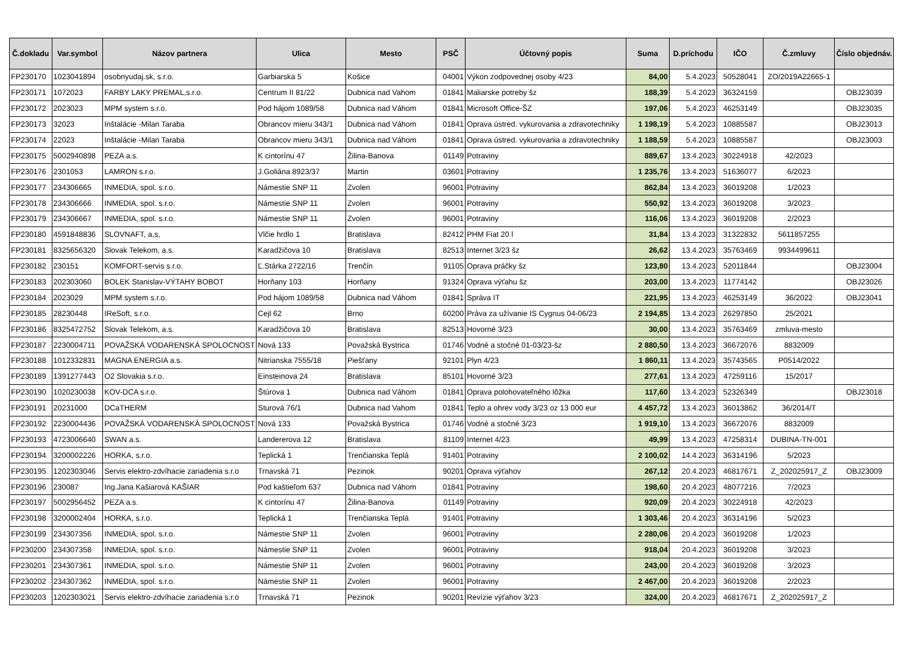| Č.dokladu | Var.symbol | Názov partnera | Ulica | Mesto | PSČ | Účtovný popis | Suma | D.príchodu | IČO | Č.zmluvy | Číslo objednáv. |
| --- | --- | --- | --- | --- | --- | --- | --- | --- | --- | --- | --- |
| FP230170 | 1023041894 | osobnyudaj.sk, s.r.o. | Garbiarska 5 | Košice | 04001 | Výkon zodpovednej osoby 4/23 | 84,00 | 5.4.2023 | 50528041 | ZO/2019A22665-1 | |
| FP230171 | 1072023 | FARBY LAKY PREMAL,s.r.o. | Centrum II 81/22 | Dubnica nad Vahom | 01841 | Maliarske potreby šz | 188,39 | 5.4.2023 | 36324159 | | OBJ23039 |
| FP230172 | 2023023 | MPM system s.r.o. | Pod hájom 1089/58 | Dubnica nad Váhom | 01841 | Microsoft Office-ŠZ | 197,06 | 5.4.2023 | 46253149 | | OBJ23035 |
| FP230173 | 32023 | Inštalácie -Milan Taraba | Obrancov mieru 343/1 | Dubnica nad Váhom | 01841 | Oprava ústred. vykurovania a zdravotechniky | 1 198,19 | 5.4.2023 | 10885587 | | OBJ23013 |
| FP230174 | 22023 | Inštalácie -Milan Taraba | Obrancov mieru 343/1 | Dubnica nad Váhom | 01841 | Oprava ústred. vykurovania a zdravotechniky | 1 188,59 | 5.4.2023 | 10885587 | | OBJ23003 |
| FP230175 | 5002940898 | PEZA a.s. | K cintorínu 47 | Žilina-Banova | 01149 | Potraviny | 889,67 | 13.4.2023 | 30224918 | 42/2023 | |
| FP230176 | 2301053 | LAMRON s.r.o. | J.Goliána 8923/37 | Martin | 03601 | Potraviny | 1 235,76 | 13.4.2023 | 51636077 | 6/2023 | |
| FP230177 | 234306665 | INMEDIA, spol. s.r.o. | Námestie SNP 11 | Zvolen | 96001 | Potraviny | 862,84 | 13.4.2023 | 36019208 | 1/2023 | |
| FP230178 | 234306666 | INMEDIA, spol. s.r.o. | Námestie SNP 11 | Zvolen | 96001 | Potraviny | 550,92 | 13.4.2023 | 36019208 | 3/2023 | |
| FP230179 | 234306667 | INMEDIA, spol. s.r.o. | Námestie SNP 11 | Zvolen | 96001 | Potraviny | 116,06 | 13.4.2023 | 36019208 | 2/2023 | |
| FP230180 | 4591848836 | SLOVNAFT, a,s, | Vlčie hrdlo 1 | Bratislava | 82412 | PHM Fiat 20 l | 31,84 | 13.4.2023 | 31322832 | 5611857255 | |
| FP230181 | 8325656320 | Slovak Telekom, a.s. | Karadžičova 10 | Bratislava | 82513 | Internet 3/23 šz | 26,62 | 13.4.2023 | 35763469 | 9934499611 | |
| FP230182 | 230151 | KOMFORT-servis s.r.o. | Ľ.Stárka 2722/16 | Trenčín | 91105 | Oprava práčky šz | 123,80 | 13.4.2023 | 52011844 | | OBJ23004 |
| FP230183 | 202303060 | BOLEK Stanislav-VÝTAHY BOBOT | Horňany 103 | Horňany | 91324 | Oprava výťahu šz | 203,00 | 13.4.2023 | 11774142 | | OBJ23026 |
| FP230184 | 2023029 | MPM system s.r.o. | Pod hájom 1089/58 | Dubnica nad Váhom | 01841 | Správa IT | 221,95 | 13.4.2023 | 46253149 | 36/2022 | OBJ23041 |
| FP230185 | 28230448 | IReSoft, s.r.o. | Cejl 62 | Brno | 60200 | Práva za užívanie IS Cygnus 04-06/23 | 2 194,85 | 13.4.2023 | 26297850 | 25/2021 | |
| FP230186 | 8325472752 | Slovak Telekom, a.s. | Karadžičova 10 | Bratislava | 82513 | Hovorné 3/23 | 30,00 | 13.4.2023 | 35763469 | zmluva-mesto | |
| FP230187 | 2230004711 | POVAŽSKÁ VODARENSKÁ SPOLOCNOST | Nová 133 | Považská Bystrica | 01746 | Vodné a stočné 01-03/23-šz | 2 880,50 | 13.4.2023 | 36672076 | 8832009 | |
| FP230188 | 1012332831 | MAGNA ENERGIA a.s. | Nitrianska 7555/18 | Piešťany | 92101 | Plyn 4/23 | 1 860,11 | 13.4.2023 | 35743565 | P0514/2022 | |
| FP230189 | 1391277443 | O2 Slovakia s.r.o. | Einsteinova 24 | Bratislava | 85101 | Hovorné 3/23 | 277,61 | 13.4.2023 | 47259116 | 15/2017 | |
| FP230190 | 1020230038 | KOV-DCA s.r.o. | Štúrova 1 | Dubnica nad Váhom | 01841 | Oprava polohovateľného lôžka | 117,60 | 13.4.2023 | 52326349 | | OBJ23018 |
| FP230191 | 20231000 | DCaTHERM | Sturová 76/1 | Dubnica nad Vahom | 01841 | Teplo a ohrev vody 3/23 oz 13 000 eur | 4 457,72 | 13.4.2023 | 36013862 | 36/2014/T | |
| FP230192 | 2230004436 | POVAŽSKÁ VODARENSKÁ SPOLOCNOST | Nová 133 | Považská Bystrica | 01746 | Vodné a stočné 3/23 | 1 919,10 | 13.4.2023 | 36672076 | 8832009 | |
| FP230193 | 4723006640 | SWAN a.s. | Landererova 12 | Bratislava | 81109 | Internet 4/23 | 49,99 | 13.4.2023 | 47258314 | DUBINA-TN-001 | |
| FP230194 | 3200002226 | HORKA, s.r.o. | Teplická 1 | Trenčianska Teplá | 91401 | Potraviny | 2 100,02 | 14.4.2023 | 36314196 | 5/2023 | |
| FP230195 | 1202303046 | Servis elektro-zdvíhacie zariadenia s.r.o | Trnavská 71 | Pezinok | 90201 | Oprava výťahov | 267,12 | 20.4.2023 | 46817671 | Z_202025917_Z | OBJ23009 |
| FP230196 | 230087 | Ing.Jana Kašiarová KAŠIAR | Pod kaštieľom 637 | Dubnica nad Váhom | 01841 | Potraviny | 198,60 | 20.4.2023 | 48077216 | 7/2023 | |
| FP230197 | 5002956452 | PEZA a.s. | K cintorínu 47 | Žilina-Banova | 01149 | Potraviny | 920,09 | 20.4.2023 | 30224918 | 42/2023 | |
| FP230198 | 3200002404 | HORKA, s.r.o. | Teplická 1 | Trenčianska Teplá | 91401 | Potraviny | 1 303,46 | 20.4.2023 | 36314196 | 5/2023 | |
| FP230199 | 234307356 | INMEDIA, spol. s.r.o. | Námestie SNP 11 | Zvolen | 96001 | Potraviny | 2 280,06 | 20.4.2023 | 36019208 | 1/2023 | |
| FP230200 | 234307358 | INMEDIA, spol. s.r.o. | Námestie SNP 11 | Zvolen | 96001 | Potraviny | 918,04 | 20.4.2023 | 36019208 | 3/2023 | |
| FP230201 | 234307361 | INMEDIA, spol. s.r.o. | Námestie SNP 11 | Zvolen | 96001 | Potraviny | 243,00 | 20.4.2023 | 36019208 | 3/2023 | |
| FP230202 | 234307362 | INMEDIA, spol. s.r.o. | Námestie SNP 11 | Zvolen | 96001 | Potraviny | 2 467,00 | 20.4.2023 | 36019208 | 2/2023 | |
| FP230203 | 1202303021 | Servis elektro-zdvíhacie zariadenia s.r.o | Trnavská 71 | Pezinok | 90201 | Revízie výťahov 3/23 | 324,00 | 20.4.2023 | 46817671 | Z_202025917_Z | |